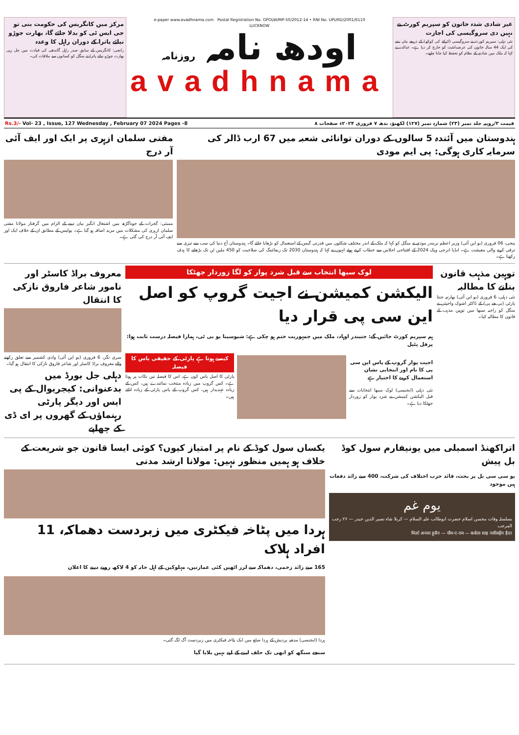غیر شادی شدہ خاتون کو سپریم کورٹ نے نہیں دی سروگیسی کی اجازت
نئی دہلی: سپریم کورٹ نے سروگیسی (کرائے کی کوکھ) کے ذریعے ماں بننے کی ایک 44 سالہ خاتون کی عرضداشت کو خارج کر دیا ہے۔ عدالت نے کہا کہ ملک میں شادی کے نظام کو تحفظ کیا جانا چاہیے۔
e-paper www.avadhnama.com Postal Registration No. GPOLW/MP-50/2012-14 • RNI No. UPURD/2001/6110
LUCKNOW
اودھ نامہ روزنامہ
avadhnama
مرکز میں کانگریس کی حکومت بنی تو جی ایس ٹی کو بدلا جائے گا، بھارت جوڑو نیائے یاترا کے دوران راہل کا وعدہ
رانچی: کانگریس کے سابق صدر راہل گاندھی کی قیادت میں چل رہی بھارت جوڑو نیائے یاترا نے منگل کو کسانوں سے ملاقات کی۔
قیمت ۳/روپیہ جلد نمبر (۲۳) شمارہ نمبر (۱۲۷) لکھنؤ، بدھ ۷ فروری ۲۰۲۴ء صفحات ۸ Rs.3/- Vol- 23 , Issue, 127 Wednesday , February 07 2024 Pages -8
ہندوستان میں آئندہ 5 سالوں کے دوران توانائی شعبہ میں 67 ارب ڈالر کی سرمایہ کاری ہوگی: پی ایم مودی
پنجی، 06 فروری (یو این آئی) وزیر اعظم نریندر مودی نے منگل کو کہا کہ ملک کے اندر مختلف شکلوں میں قدرتی گیس کے استعمال کو بڑھایا جائے گا۔ ہندوستان آج دنیا کی سب سے تیزی سے ترقی کرنے والی معیشت ہے۔ انڈیا انرجی ویک 2024 کے افتتاحی اجلاس سے خطاب کرتے ہوئے انہوں نے کہا کہ ہندوستان 2030 تک ریفائننگ کی صلاحیت کو 450 ملین ٹن تک بڑھانے کا ہدف رکھتا ہے۔
مفتی سلمان ازہری پر ایک اور ایف آئی آر درج
ممبئی: گجرات کے جوناگڑھ میں اشتعال انگیز بیان دینے کے الزام میں گرفتار مولانا مفتی سلمان ازہری کی مشکلات میں مزید اضافہ ہو گیا ہے۔ پولیس کے مطابق ان کے خلاف ایک اور ایف آئی آر درج کی گئی ہے۔
توہین مذہب قانون بنانے کا مطالبہ
نئی دہلی، 6 فروری (یو این آئی) بھارتیہ جنتا پارٹی (بی جے پی) کے ڈاکٹر اشوک واجپئی نے منگل کو راجیہ سبھا میں توہین مذہب کے قانون کا مطالبہ کیا۔
لوک سبھا انتخاب سے قبل شرد پوار کو لگا زوردار جھٹکا
الیکشن کمیشن نے اجیت گروپ کو اصل این سی پی قرار دیا
ہم سپریم کورٹ جائیں گے: جتیندر اوہاد، ملک میں جمہوریت ختم ہو چکی ہے: شیوسینا یو بی ٹی، ہمارا فیصلہ درست ثابت ہوا: پرفل پٹیل
اجیت پوار گروپ کے پاس این سی پی کا نام اور انتخابی نشان استعمال کرنے کا اختیار ہے
نئی دہلی (ایجنسی) لوک سبھا انتخابات سے قبل الیکشن کمیشن نے شرد پوار کو زوردار جھٹکا دیا ہے۔
کیسے ہوتا ہے پارٹی کے حقیقی باس کا فیصلہ
پارٹی کا اصل باس کون ہے، اس کا فیصلہ تین نکات پر ہوتا ہے۔ کس گروپ میں زیادہ منتخب نمائندے ہیں، کس کے زیادہ عہدیدار ہیں، کس گروپ کے پاس پارٹی کے زیادہ اثاثے ہیں۔
معروف براڈ کاسٹر اور نامور شاعر فاروق نازکی کا انتقال
سری نگر، 6 فروری (یو این آئی) وادی کشمیر سے تعلق رکھنے والے معروف براڈ کاسٹر اور شاعر فاروق نازکی کا انتقال ہو گیا۔
دہلی جل بورڈ میں بدعنوانی: کیجریوال کے پی ایس اور دیگر پارٹی رہنماؤں کے گھروں پر ای ڈی کے چھاپے
اتراکھنڈ اسمبلی میں یونیفارم سول کوڈ بل پیش
یو سی سی بل پر بحث، قائد حزب اختلاف کی شرکت، 400 سے زائد دفعات ہیں موجود
یوم غم
بسلسلہ وفات محسن اسلام حضرت ابوطالب علیہ السلام — کربلا شاہ نصیر الدین حیدر — ۲۶ رجب المرجب
मिर्ज़ा अनवर हुसैन — यौम-ए-ग़म — कर्बला शाह नसीरुद्दीन हैदर
یکساں سول کوڈ کے نام پر امتیاز کیوں؟ کوئی ایسا قانون جو شریعت کے خلاف ہو ہمیں منظور نہیں: مولانا ارشد مدنی
ہردا میں پٹاخہ فیکٹری میں زبردست دھماکہ، 11 افراد ہلاک
165 سے زائد زخمی، دھماکہ سے لرز اٹھیں کئی عمارتیں، مہلوکین کے اہل خانہ کو 4 لاکھ روپے دینے کا اعلان
ہردا (ایجنسی) مدھیہ پردیش کے ہردا ضلع میں ایک پٹاخہ فیکٹری میں زبردست آگ لگ گئی۔
سنجے سنگھ کو ابھی تک حلف لینے کے لیے نہیں بلایا گیا